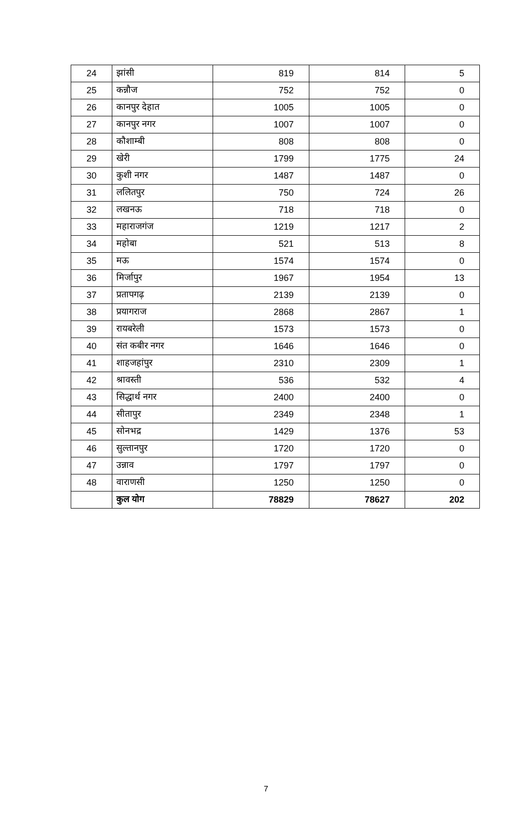| 24 | झांसी | 819 | 814 | 5 |
| 25 | कन्नौज | 752 | 752 | 0 |
| 26 | कानपुर देहात | 1005 | 1005 | 0 |
| 27 | कानपुर नगर | 1007 | 1007 | 0 |
| 28 | कौशाम्बी | 808 | 808 | 0 |
| 29 | खेरी | 1799 | 1775 | 24 |
| 30 | कुशी नगर | 1487 | 1487 | 0 |
| 31 | ललितपुर | 750 | 724 | 26 |
| 32 | लखनऊ | 718 | 718 | 0 |
| 33 | महाराजगंज | 1219 | 1217 | 2 |
| 34 | महोबा | 521 | 513 | 8 |
| 35 | मऊ | 1574 | 1574 | 0 |
| 36 | मिर्जापुर | 1967 | 1954 | 13 |
| 37 | प्रतापगढ़ | 2139 | 2139 | 0 |
| 38 | प्रयागराज | 2868 | 2867 | 1 |
| 39 | रायबरेली | 1573 | 1573 | 0 |
| 40 | संत कबीर नगर | 1646 | 1646 | 0 |
| 41 | शाहजहांपुर | 2310 | 2309 | 1 |
| 42 | श्रावस्ती | 536 | 532 | 4 |
| 43 | सिद्धार्थ नगर | 2400 | 2400 | 0 |
| 44 | सीतापुर | 2349 | 2348 | 1 |
| 45 | सोनभद्र | 1429 | 1376 | 53 |
| 46 | सुल्तानपुर | 1720 | 1720 | 0 |
| 47 | उन्नाव | 1797 | 1797 | 0 |
| 48 | वाराणसी | 1250 | 1250 | 0 |
| | कुल योग | 78829 | 78627 | 202 |
7